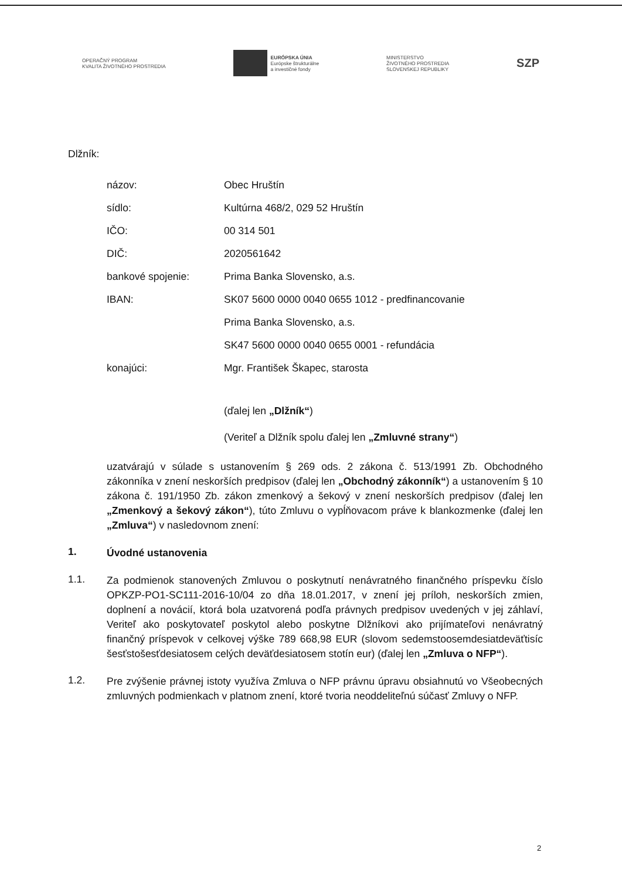OPERAČNÝ PROGRAM
KVALITA ŽIVOTNÉHO PROSTREDIA
EURÓPSKA ÚNIA
Európske štrukturálne
a investičné fondy
MINISTERSTVO
ŽIVOTNÉHO PROSTREDIA
SLOVENSKEJ REPUBLIKY
SZP
Dlžník:
názov: Obec Hruštín
sídlo: Kultúrna 468/2, 029 52 Hruštín
IČO: 00 314 501
DIČ: 2020561642
bankové spojenie: Prima Banka Slovensko, a.s.
IBAN: SK07 5600 0000 0040 0655 1012 - predfinancovanie
Prima Banka Slovensko, a.s.
SK47 5600 0000 0040 0655 0001 - refundácia
konajúci: Mgr. František Škapec, starosta
(ďalej len „Dlžník“)
(Veriteľ a Dlžník spolu ďalej len „Zmluvné strany“)
uzatvárajú v súlade s ustanovením § 269 ods. 2 zákona č. 513/1991 Zb. Obchodného zákonníka v znení neskorších predpisov (ďalej len „Obchodný zákonník“) a ustanovením § 10 zákona č. 191/1950 Zb. zákon zmenkový a šekový v znení neskorších predpisov (ďalej len „Zmenkový a šekový zákon“), túto Zmluvu o vypĺňovacom práve k blankozmenke (ďalej len „Zmluva“) v nasledovnom znení:
1.
Úvodné ustanovenia
1.1.
Za podmienok stanovených Zmluvou o poskytnutí nenávratného finančného príspevku číslo OPKZP-PO1-SC111-2016-10/04 zo dňa 18.01.2017, v znení jej príloh, neskorších zmien, doplnení a novácií, ktorá bola uzatvorená podľa právnych predpisov uvedených v jej záhlaví, Veriteľ ako poskytovateľ poskytol alebo poskytne Dlžníkovi ako prijímateľovi nenávratný finančný príspevok v celkovej výške 789 668,98 EUR (slovom sedemstoosemdesiatdeväťtisíc šesťstošesťdesiatosem celých deväťdesiatosem stotín eur) (ďalej len „Zmluva o NFP“).
1.2.
Pre zvýšenie právnej istoty využíva Zmluva o NFP právnu úpravu obsiahnutú vo Všeobecných zmluvných podmienkach v platnom znení, ktoré tvoria neoddeliteľnú súčasť Zmluvy o NFP.
2